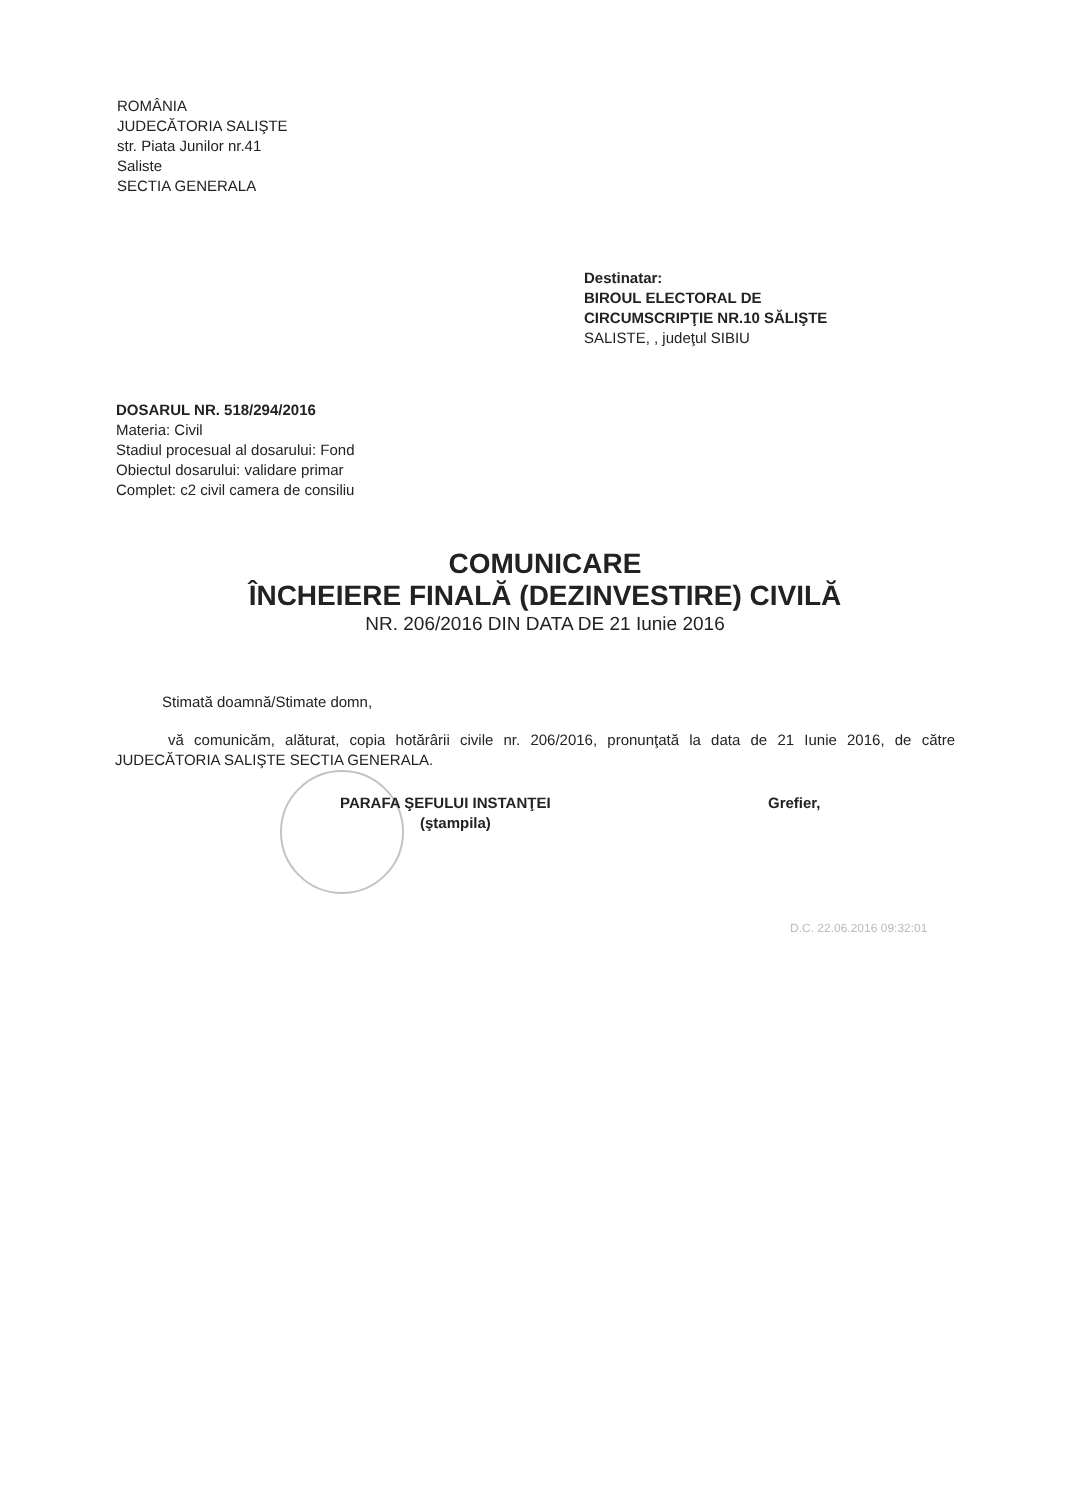ROMÂNIA
JUDECĂTORIA SALIŞTE
str. Piata Junilor nr.41
Saliste
SECTIA GENERALA
Destinatar:
BIROUL ELECTORAL DE
CIRCUMSCRIPŢIE NR.10 SĂLIŞTE
SALISTE, , judeţul SIBIU
DOSARUL NR. 518/294/2016
Materia: Civil
Stadiul procesual al dosarului: Fond
Obiectul dosarului: validare primar
Complet: c2 civil camera de consiliu
COMUNICARE
ÎNCHEIERE FINALĂ (DEZINVESTIRE) CIVILĂ
NR. 206/2016 DIN DATA DE 21 Iunie 2016
Stimată doamnă/Stimate domn,
vă comunicăm, alăturat, copia hotărârii civile nr. 206/2016, pronunţată la data de 21 Iunie 2016, de către JUDECĂTORIA SALIŞTE SECTIA GENERALA.
PARAFA ŞEFULUI INSTANŢEI
(ştampila)
Grefier,
D.C. 22.06.2016 09:32:01